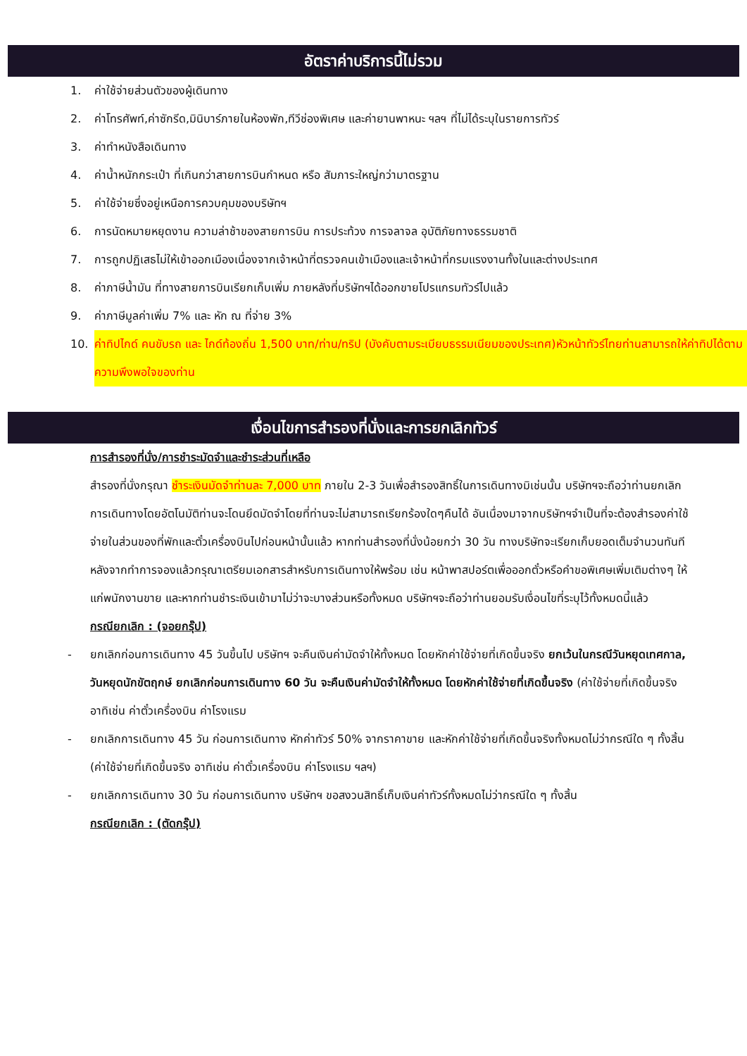อัตราค่าบริการนี้ไม่รวม
1. ค่าใช้จ่ายส่วนตัวของผู้เดินทาง
2. ค่าโทรศัพท์,ค่าซักรีด,มินิบาร์ภายในห้องพัก,ทีวีช่องพิเศษ และค่ายานพาหนะ ฯลฯ ที่ไม่ได้ระบุในรายการทัวร์
3. ค่าทำหนังสือเดินทาง
4. ค่าน้ำหนักกระเป๋า ที่เกินกว่าสายการบินกำหนด หรือ สัมภาระใหญ่กว่ามาตรฐาน
5. ค่าใช้จ่ายซึ่งอยู่เหนือการควบคุมของบริษัทฯ
6. การนัดหมายหยุดงาน ความล่าช้าของสายการบิน การประท้วง การจลาจล อุบัติภัยทางธรรมชาติ
7. การถูกปฏิเสธไม่ให้เข้าออกเมืองเนื่องจากเจ้าหน้าที่ตรวจคนเข้าเมืองและเจ้าหน้าที่กรมแรงงานทั้งในและต่างประเทศ
8. ค่าภาษีน้ำมัน ที่ทางสายการบินเรียกเก็บเพิ่ม ภายหลังที่บริษัทฯได้ออกขายโปรแกรมทัวร์ไปแล้ว
9. ค่าภาษีมูลค่าเพิ่ม 7% และ หัก ณ ที่จ่าย 3%
10. ค่าทิปไกด์ คนขับรถ และ ไกด์ท้องถิ่น 1,500 บาท/ท่าน/ทริป (บังคับตามระเบียบธรรมเนียมของประเทศ)หัวหน้าทัวร์ไทยท่านสามารถให้ค่าทิปได้ตามความพึงพอใจของท่าน
เงื่อนไขการสำรองที่นั่งและการยกเลิกทัวร์
การสำรองที่นั่ง/การชำระมัดจำและชำระส่วนที่เหลือ
สำรองที่นั่งกรุณา ชำระเงินมัดจำท่านละ 7,000 บาท ภายใน 2-3 วันเพื่อสำรองสิทธิ์ในการเดินทางมิเช่นนั้น บริษัทฯจะถือว่าท่านยกเลิกการเดินทางโดยอัตโนมัติท่านจะโดนยึดมัดจำโดยที่ท่านจะไม่สามารถเรียกร้องใดๆคืนได้ อันเนื่องมาจากบริษัทฯจำเป็นที่จะต้องสำรองค่าใช้จ่ายในส่วนของที่พักและตั๋วเครื่องบินไปก่อนหน้านั้นแล้ว หากท่านสำรองที่นั่งน้อยกว่า 30 วัน ทางบริษัทจะเรียกเก็บยอดเต็มจำนวนทันที หลังจากทำการจองแล้วกรุณาเตรียมเอกสารสำหรับการเดินทางให้พร้อม เช่น หน้าพาสปอร์ตเพื่อออกตั๋วหรือคำขอพิเศษเพิ่มเติมต่างๆ ให้แก่พนักงานขาย และหากท่านชำระเงินเข้ามาไม่ว่าจะบางส่วนหรือทั้งหมด บริษัทฯจะถือว่าท่านยอมรับเงื่อนไขที่ระบุไว้ทั้งหมดนี้แล้ว
กรณียกเลิก : (จอยกรุ๊ป)
- ยกเลิกก่อนการเดินทาง 45 วันขึ้นไป บริษัทฯ จะคืนเงินค่ามัดจำให้ทั้งหมด โดยหักค่าใช้จ่ายที่เกิดขึ้นจริง ยกเว้นในกรณีวันหยุดเทศกาล, วันหยุดนักขัตฤกษ์ ยกเลิกก่อนการเดินทาง 60 วัน จะคืนเงินค่ามัดจำให้ทั้งหมด โดยหักค่าใช้จ่ายที่เกิดขึ้นจริง (ค่าใช้จ่ายที่เกิดขึ้นจริง อาทิเช่น ค่าตั๋วเครื่องบิน ค่าโรงแรม
- ยกเลิกการเดินทาง 45 วัน ก่อนการเดินทาง หักค่าทัวร์ 50% จากราคาขาย และหักค่าใช้จ่ายที่เกิดขึ้นจริงทั้งหมดไม่ว่ากรณีใด ๆ ทั้งสิ้น (ค่าใช้จ่ายที่เกิดขึ้นจริง อาทิเช่น ค่าตั๋วเครื่องบิน ค่าโรงแรม ฯลฯ)
- ยกเลิกการเดินทาง 30 วัน ก่อนการเดินทาง บริษัทฯ ขอสงวนสิทธิ์เก็บเงินค่าทัวร์ทั้งหมดไม่ว่ากรณีใด ๆ ทั้งสิ้น
กรณียกเลิก : (ตัดกรุ๊ป)